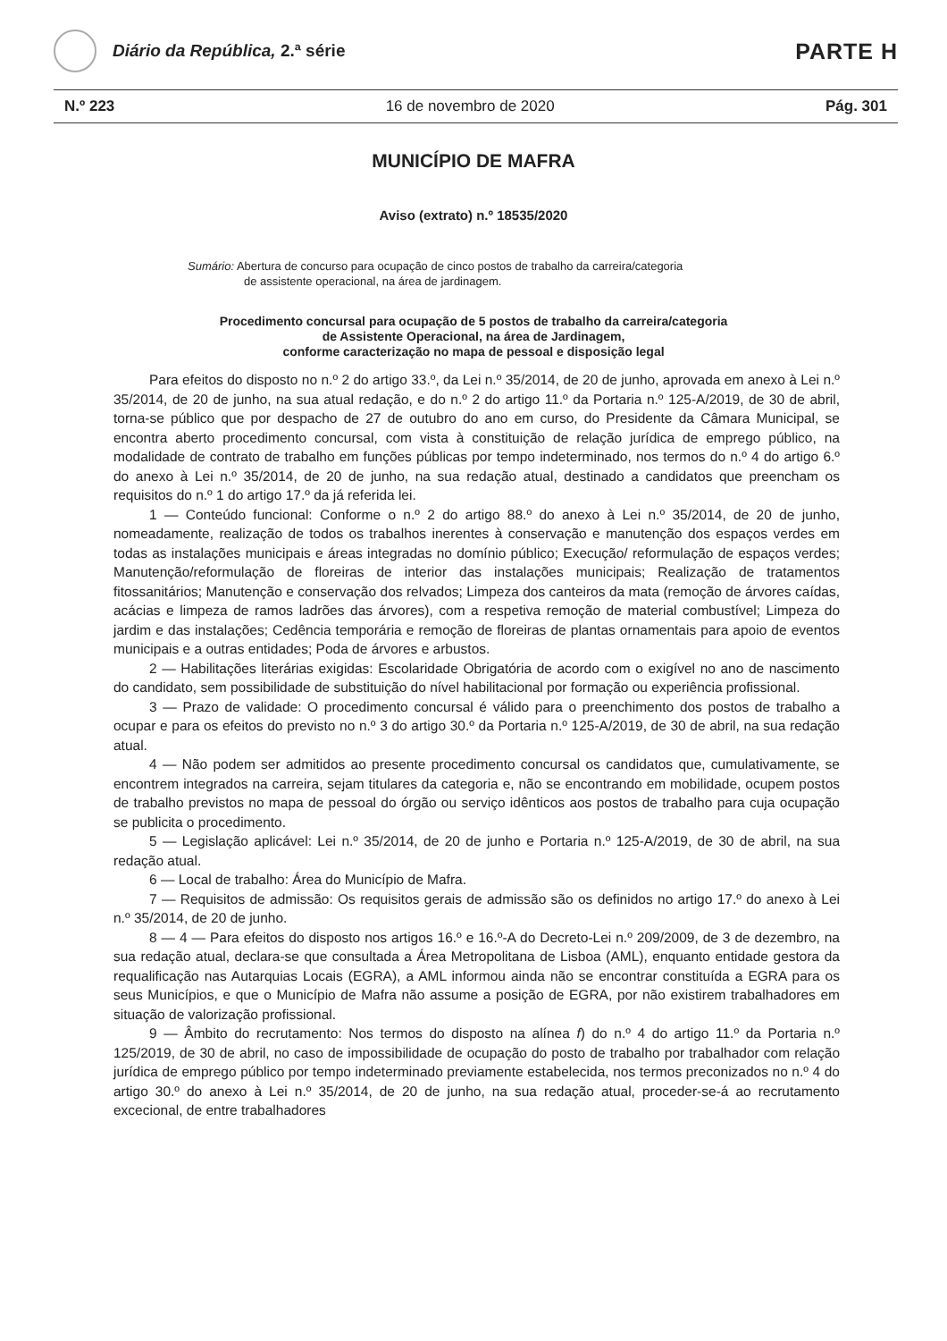Diário da República, 2.ª série
PARTE H
N.º 223 16 de novembro de 2020 Pág. 301
MUNICÍPIO DE MAFRA
Aviso (extrato) n.º 18535/2020
Sumário: Abertura de concurso para ocupação de cinco postos de trabalho da carreira/categoria
de assistente operacional, na área de jardinagem.
Procedimento concursal para ocupação de 5 postos de trabalho da carreira/categoria
de Assistente Operacional, na área de Jardinagem,
conforme caracterização no mapa de pessoal e disposição legal
Para efeitos do disposto no n.º 2 do artigo 33.º, da Lei n.º 35/2014, de 20 de junho, aprovada em anexo à Lei n.º 35/2014, de 20 de junho, na sua atual redação, e do n.º 2 do artigo 11.º da Portaria n.º 125-A/2019, de 30 de abril, torna-se público que por despacho de 27 de outubro do ano em curso, do Presidente da Câmara Municipal, se encontra aberto procedimento concursal, com vista à constituição de relação jurídica de emprego público, na modalidade de contrato de trabalho em funções públicas por tempo indeterminado, nos termos do n.º 4 do artigo 6.º do anexo à Lei n.º 35/2014, de 20 de junho, na sua redação atual, destinado a candidatos que preencham os requisitos do n.º 1 do artigo 17.º da já referida lei.
1 — Conteúdo funcional: Conforme o n.º 2 do artigo 88.º do anexo à Lei n.º 35/2014, de 20 de junho, nomeadamente, realização de todos os trabalhos inerentes à conservação e manutenção dos espaços verdes em todas as instalações municipais e áreas integradas no domínio público; Execução/ reformulação de espaços verdes; Manutenção/reformulação de floreiras de interior das instalações municipais; Realização de tratamentos fitossanitários; Manutenção e conservação dos relvados; Limpeza dos canteiros da mata (remoção de árvores caídas, acácias e limpeza de ramos ladrões das árvores), com a respetiva remoção de material combustível; Limpeza do jardim e das instalações; Cedência temporária e remoção de floreiras de plantas ornamentais para apoio de eventos municipais e a outras entidades; Poda de árvores e arbustos.
2 — Habilitações literárias exigidas: Escolaridade Obrigatória de acordo com o exigível no ano de nascimento do candidato, sem possibilidade de substituição do nível habilitacional por formação ou experiência profissional.
3 — Prazo de validade: O procedimento concursal é válido para o preenchimento dos postos de trabalho a ocupar e para os efeitos do previsto no n.º 3 do artigo 30.º da Portaria n.º 125-A/2019, de 30 de abril, na sua redação atual.
4 — Não podem ser admitidos ao presente procedimento concursal os candidatos que, cumulativamente, se encontrem integrados na carreira, sejam titulares da categoria e, não se encontrando em mobilidade, ocupem postos de trabalho previstos no mapa de pessoal do órgão ou serviço idênticos aos postos de trabalho para cuja ocupação se publicita o procedimento.
5 — Legislação aplicável: Lei n.º 35/2014, de 20 de junho e Portaria n.º 125-A/2019, de 30 de abril, na sua redação atual.
6 — Local de trabalho: Área do Município de Mafra.
7 — Requisitos de admissão: Os requisitos gerais de admissão são os definidos no artigo 17.º do anexo à Lei n.º 35/2014, de 20 de junho.
8 — 4 — Para efeitos do disposto nos artigos 16.º e 16.º-A do Decreto-Lei n.º 209/2009, de 3 de dezembro, na sua redação atual, declara-se que consultada a Área Metropolitana de Lisboa (AML), enquanto entidade gestora da requalificação nas Autarquias Locais (EGRA), a AML informou ainda não se encontrar constituída a EGRA para os seus Municípios, e que o Município de Mafra não assume a posição de EGRA, por não existirem trabalhadores em situação de valorização profissional.
9 — Âmbito do recrutamento: Nos termos do disposto na alínea f) do n.º 4 do artigo 11.º da Portaria n.º 125/2019, de 30 de abril, no caso de impossibilidade de ocupação do posto de trabalho por trabalhador com relação jurídica de emprego público por tempo indeterminado previamente estabelecida, nos termos preconizados no n.º 4 do artigo 30.º do anexo à Lei n.º 35/2014, de 20 de junho, na sua redação atual, proceder-se-á ao recrutamento excecional, de entre trabalhadores